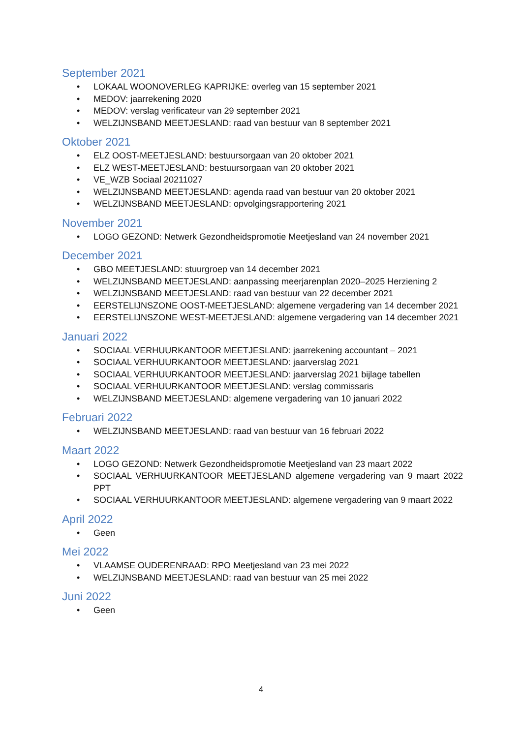September 2021
LOKAAL WOONOVERLEG KAPRIJKE: overleg van 15 september 2021
MEDOV: jaarrekening 2020
MEDOV: verslag verificateur van 29 september 2021
WELZIJNSBAND MEETJESLAND: raad van bestuur van 8 september 2021
Oktober 2021
ELZ OOST-MEETJESLAND: bestuursorgaan van 20 oktober 2021
ELZ WEST-MEETJESLAND: bestuursorgaan van 20 oktober 2021
VE_WZB Sociaal 20211027
WELZIJNSBAND MEETJESLAND: agenda raad van bestuur van 20 oktober 2021
WELZIJNSBAND MEETJESLAND: opvolgingsrapportering 2021
November 2021
LOGO GEZOND: Netwerk Gezondheidspromotie Meetjesland van 24 november 2021
December 2021
GBO MEETJESLAND: stuurgroep van 14 december 2021
WELZIJNSBAND MEETJESLAND: aanpassing meerjarenplan 2020–2025 Herziening 2
WELZIJNSBAND MEETJESLAND: raad van bestuur van 22 december 2021
EERSTELIJNSZONE OOST-MEETJESLAND: algemene vergadering van 14 december 2021
EERSTELIJNSZONE WEST-MEETJESLAND: algemene vergadering van 14 december 2021
Januari 2022
SOCIAAL VERHUURKANTOOR MEETJESLAND: jaarrekening accountant – 2021
SOCIAAL VERHUURKANTOOR MEETJESLAND: jaarverslag 2021
SOCIAAL VERHUURKANTOOR MEETJESLAND: jaarverslag 2021 bijlage tabellen
SOCIAAL VERHUURKANTOOR MEETJESLAND: verslag commissaris
WELZIJNSBAND MEETJESLAND: algemene vergadering van 10 januari 2022
Februari 2022
WELZIJNSBAND MEETJESLAND: raad van bestuur van 16 februari 2022
Maart 2022
LOGO GEZOND: Netwerk Gezondheidspromotie Meetjesland van 23 maart 2022
SOCIAAL VERHUURKANTOOR MEETJESLAND algemene vergadering van 9 maart 2022 PPT
SOCIAAL VERHUURKANTOOR MEETJESLAND: algemene vergadering van 9 maart 2022
April 2022
Geen
Mei 2022
VLAAMSE OUDERENRAAD: RPO Meetjesland van 23 mei 2022
WELZIJNSBAND MEETJESLAND: raad van bestuur van 25 mei 2022
Juni 2022
Geen
4